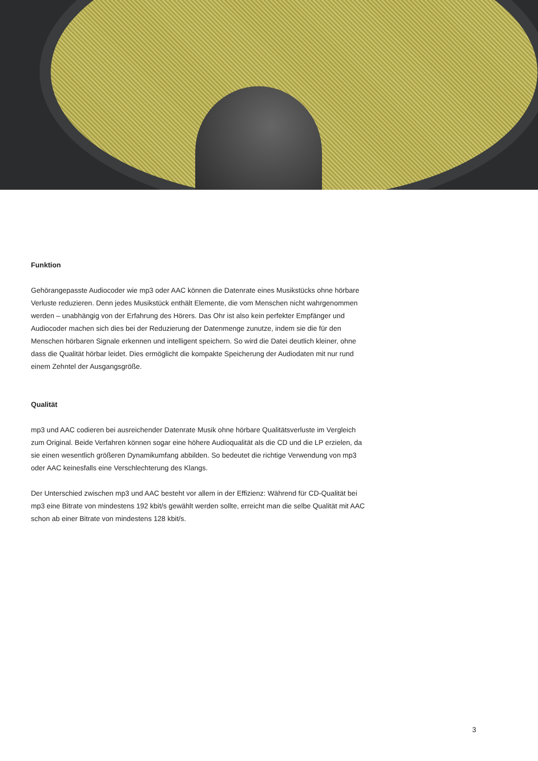Funktion
Gehörangepasste Audiocoder wie mp3 oder AAC können die Datenrate eines Musikstücks ohne hörbare Verluste reduzieren. Denn jedes Musikstück enthält Elemente, die vom Menschen nicht wahrgenommen werden – unabhängig von der Erfahrung des Hörers. Das Ohr ist also kein perfekter Empfänger und Audiocoder machen sich dies bei der Reduzierung der Datenmenge zunutze, indem sie die für den Menschen hörbaren Signale erkennen und intelligent speichern. So wird die Datei deutlich kleiner, ohne dass die Qualität hörbar leidet. Dies ermöglicht die kompakte Speicherung der Audiodaten mit nur rund einem Zehntel der Ausgangsgröße.
Qualität
mp3 und AAC codieren bei ausreichender Datenrate Musik ohne hörbare Qualitätsverluste im Vergleich zum Original. Beide Verfahren können sogar eine höhere Audioqualität als die CD und die LP erzielen, da sie einen wesentlich größeren Dynamikumfang abbilden. So bedeutet die richtige Verwendung von mp3 oder AAC keinesfalls eine Verschlechterung des Klangs.
Der Unterschied zwischen mp3 und AAC besteht vor allem in der Effizienz: Während für CD-Qualität bei mp3 eine Bitrate von mindestens 192 kbit/s gewählt werden sollte, erreicht man die selbe Qualität mit AAC schon ab einer Bitrate von mindestens 128 kbit/s.
3